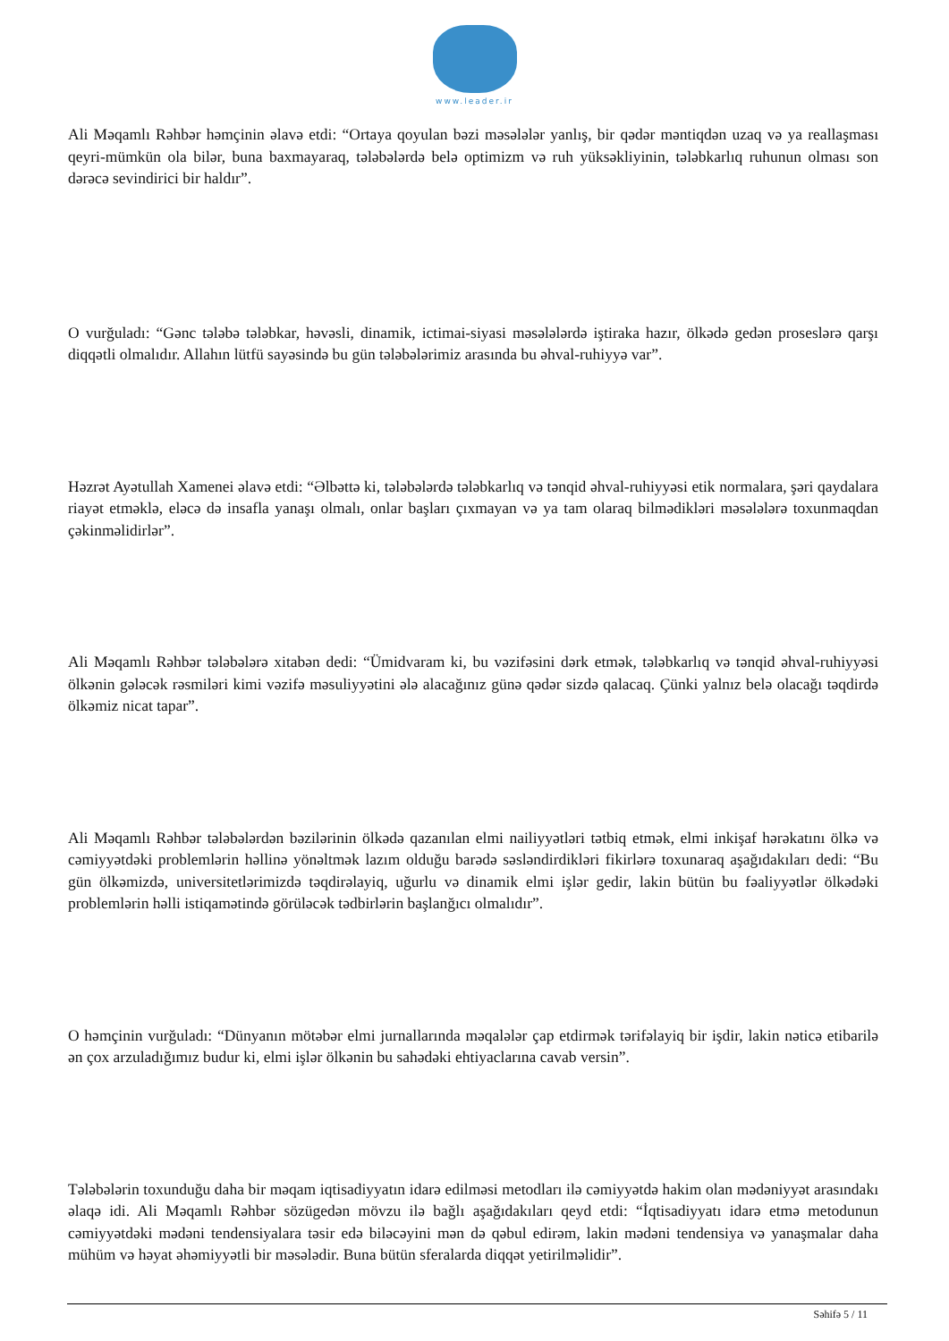www.leader.ir
Ali Məqamlı Rəhbər həmçinin əlavə etdi: “Ortaya qoyulan bəzi məsələlər yanlış, bir qədər məntiqdən uzaq və ya reallaşması qeyri-mümkün ola bilər, buna baxmayaraq, tələbələrdə belə optimizm və ruh yüksəkliyinin, tələbkarlıq ruhunun olması son dərəcə sevindirici bir haldır”.
O vurğuladı: “Gənc tələbə tələbkar, həvəsli, dinamik, ictimai-siyasi məsələlərdə iştiraka hazır, ölkədə gedən proseslərə qarşı diqqətli olmalıdır. Allahın lütfü sayəsində bu gün tələbələrimiz arasında bu əhval-ruhiyyə var”.
Həzrət Ayətullah Xamenei əlavə etdi: “Əlbəttə ki, tələbələrdə tələbkarlıq və tənqid əhval-ruhiyyəsi etik normalara, şəri qaydalara riayət etməklə, eləcə də insafla yanaşı olmalı, onlar başları çıxmayan və ya tam olaraq bilmədikləri məsələlərə toxunmaqdan çəkinməlidirlər”.
Ali Məqamlı Rəhbər tələbələrə xitabən dedi: “Ümidvaram ki, bu vəzifəsini dərk etmək, tələbkarlıq və tənqid əhval-ruhiyyəsi ölkənin gələcək rəsmiləri kimi vəzifə məsuliyyətini ələ alacağınız günə qədər sizdə qalacaq. Çünki yalnız belə olacağı təqdirdə ölkəmiz nicat tapar”.
Ali Məqamlı Rəhbər tələbələrdən bəzilərinin ölkədə qazanılan elmi nailiyyətləri tətbiq etmək, elmi inkişaf hərəkatını ölkə və cəmiyyətdəki problemlərin həllinə yönəltmək lazım olduğu barədə səsləndirdikləri fikirlərə toxunaraq aşağıdakıları dedi: “Bu gün ölkəmizdə, universitetlərimizdə təqdirəlayiq, uğurlu və dinamik elmi işlər gedir, lakin bütün bu fəaliyyətlər ölkədəki problemlərin həlli istiqamətində görüləcək tədbirlərin başlanğıcı olmalıdır”.
O həmçinin vurğuladı: “Dünyanın mötəbər elmi jurnallarında məqalələr çap etdirmək tərifəlayiq bir işdir, lakin nəticə etibarilə ən çox arzuladığımız budur ki, elmi işlər ölkənin bu sahədəki ehtiyaclarına cavab versin”.
Tələbələrin toxunduğu daha bir məqam iqtisadiyyatın idarə edilməsi metodları ilə cəmiyyətdə hakim olan mədəniyyət arasındakı əlaqə idi. Ali Məqamlı Rəhbər sözügedən mövzu ilə bağlı aşağıdakıları qeyd etdi: “İqtisadiyyatı idarə etmə metodunun cəmiyyətdəki mədəni tendensiyalara təsir edə biləcəyini mən də qəbul edirəm, lakin mədəni tendensiya və yanaşmalar daha mühüm və həyat əhəmiyyətli bir məsələdir. Buna bütün sferalarda diqqət yetirilməlidir”.
Səhifə 5 / 11